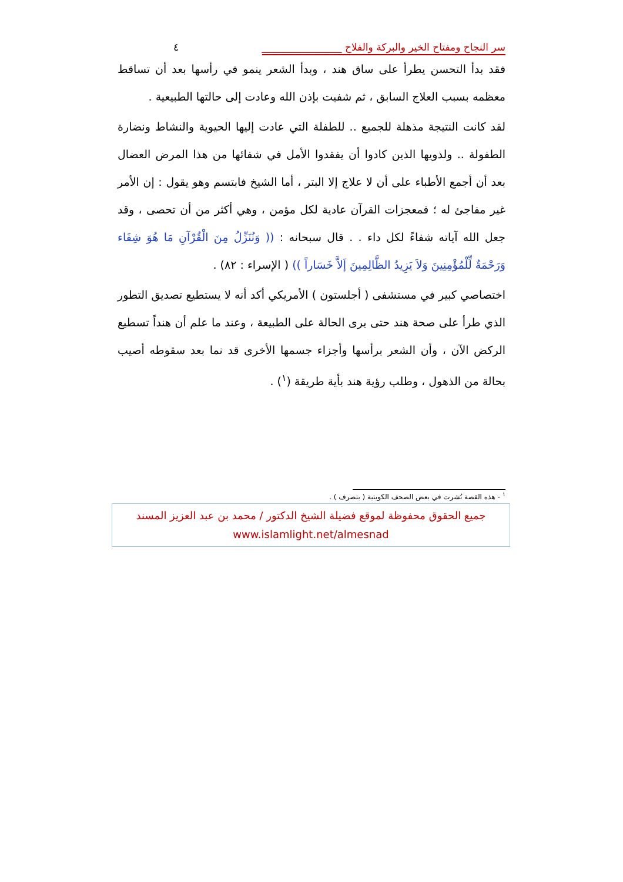سر النجاح ومفتاح الخير والبركة والفلاح ________________ ٤
فقد بدأ التحسن يطرأ على ساق هند ، وبدأ الشعر ينمو في رأسها بعد أن تساقط معظمه بسبب العلاج السابق ، ثم شفيت بإذن الله وعادت إلى حالتها الطبيعية .
لقد كانت النتيجة مذهلة للجميع .. للطفلة التي عادت إليها الحيوية والنشاط ونضارة الطفولة .. ولذويها الذين كادوا أن يفقدوا الأمل في شفائها من هذا المرض العضال بعد أن أجمع الأطباء على أن لا علاج إلا البتر ، أما الشيخ فابتسم وهو يقول : إن الأمر غير مفاجئ له ؛ فمعجزات القرآن عادية لكل مؤمن ، وهي أكثر من أن تحصى ، وقد جعل الله آياته شفاءً لكل داء . . قال سبحانه : (( وَنُنَزِّلُ مِنَ الْقُرْآنِ مَا هُوَ شِفَاء وَرَحْمَةٌ لِّلْمُؤْمِنِينَ وَلاَ يَزِيدُ الظَّالِمِينَ إَلاَّ خَسَاراً )) ( الإسراء : ٨٢) .
اختصاصي كبير في مستشفى ( أجلستون ) الأمريكي أكد أنه لا يستطيع تصديق التطور الذي طرأ على صحة هند حتى يرى الحالة على الطبيعة ، وعند ما علم أن هنداً تسطيع الركض الآن ، وأن الشعر برأسها وأجزاء جسمها الأخرى قد نما بعد سقوطه أصيب بحالة من الذهول ، وطلب رؤية هند بأية طريقة (<sup>١</sup>) .
<sup>١</sup> - هذه القصة نُشرت في بعض الصحف الكويتية ( بتصرف ) .
جميع الحقوق محفوظة لموقع فضيلة الشيخ الدكتور / محمد بن عبد العزيز المسند
www.islamlight.net/almesnad